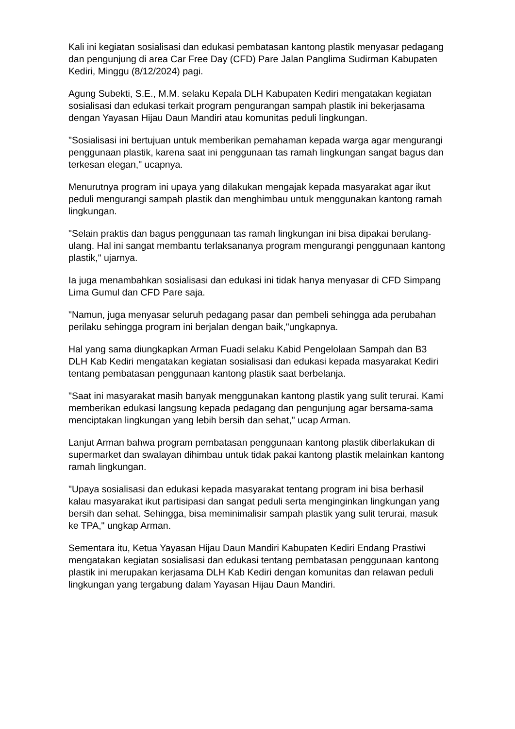Kali ini kegiatan sosialisasi dan edukasi pembatasan kantong plastik menyasar pedagang dan pengunjung di area Car Free Day (CFD) Pare Jalan Panglima Sudirman Kabupaten Kediri, Minggu (8/12/2024) pagi.
Agung Subekti, S.E., M.M. selaku Kepala DLH Kabupaten Kediri mengatakan kegiatan sosialisasi dan edukasi terkait program pengurangan sampah plastik ini bekerjasama dengan Yayasan Hijau Daun Mandiri atau komunitas peduli lingkungan.
"Sosialisasi ini bertujuan untuk memberikan pemahaman kepada warga agar mengurangi penggunaan plastik, karena saat ini penggunaan tas ramah lingkungan sangat bagus dan terkesan elegan," ucapnya.
Menurutnya program ini upaya yang dilakukan mengajak kepada masyarakat agar ikut peduli mengurangi sampah plastik dan menghimbau untuk menggunakan kantong ramah lingkungan.
"Selain praktis dan bagus penggunaan tas ramah lingkungan ini bisa dipakai berulang-ulang. Hal ini sangat membantu terlaksananya program mengurangi penggunaan kantong plastik," ujarnya.
Ia juga menambahkan sosialisasi dan edukasi ini tidak hanya menyasar di CFD Simpang Lima Gumul dan CFD Pare saja.
"Namun, juga menyasar seluruh pedagang pasar dan pembeli sehingga ada perubahan perilaku sehingga program ini berjalan dengan baik,"ungkapnya.
Hal yang sama diungkapkan Arman Fuadi selaku Kabid Pengelolaan Sampah dan B3 DLH Kab Kediri mengatakan kegiatan sosialisasi dan edukasi kepada masyarakat Kediri tentang pembatasan penggunaan kantong plastik saat berbelanja.
"Saat ini masyarakat masih banyak menggunakan kantong plastik yang sulit terurai. Kami memberikan edukasi langsung kepada pedagang dan pengunjung agar bersama-sama menciptakan lingkungan yang lebih bersih dan sehat," ucap Arman.
Lanjut Arman bahwa program pembatasan penggunaan kantong plastik diberlakukan di supermarket dan swalayan dihimbau untuk tidak pakai kantong plastik melainkan kantong ramah lingkungan.
"Upaya sosialisasi dan edukasi kepada masyarakat tentang program ini bisa berhasil kalau masyarakat ikut partisipasi dan sangat peduli serta menginginkan lingkungan yang bersih dan sehat. Sehingga, bisa meminimalisir sampah plastik yang sulit terurai, masuk ke TPA," ungkap Arman.
Sementara itu, Ketua Yayasan Hijau Daun Mandiri Kabupaten Kediri Endang Prastiwi mengatakan kegiatan sosialisasi dan edukasi tentang pembatasan penggunaan kantong plastik ini merupakan kerjasama DLH Kab Kediri dengan komunitas dan relawan peduli lingkungan yang tergabung dalam Yayasan Hijau Daun Mandiri.